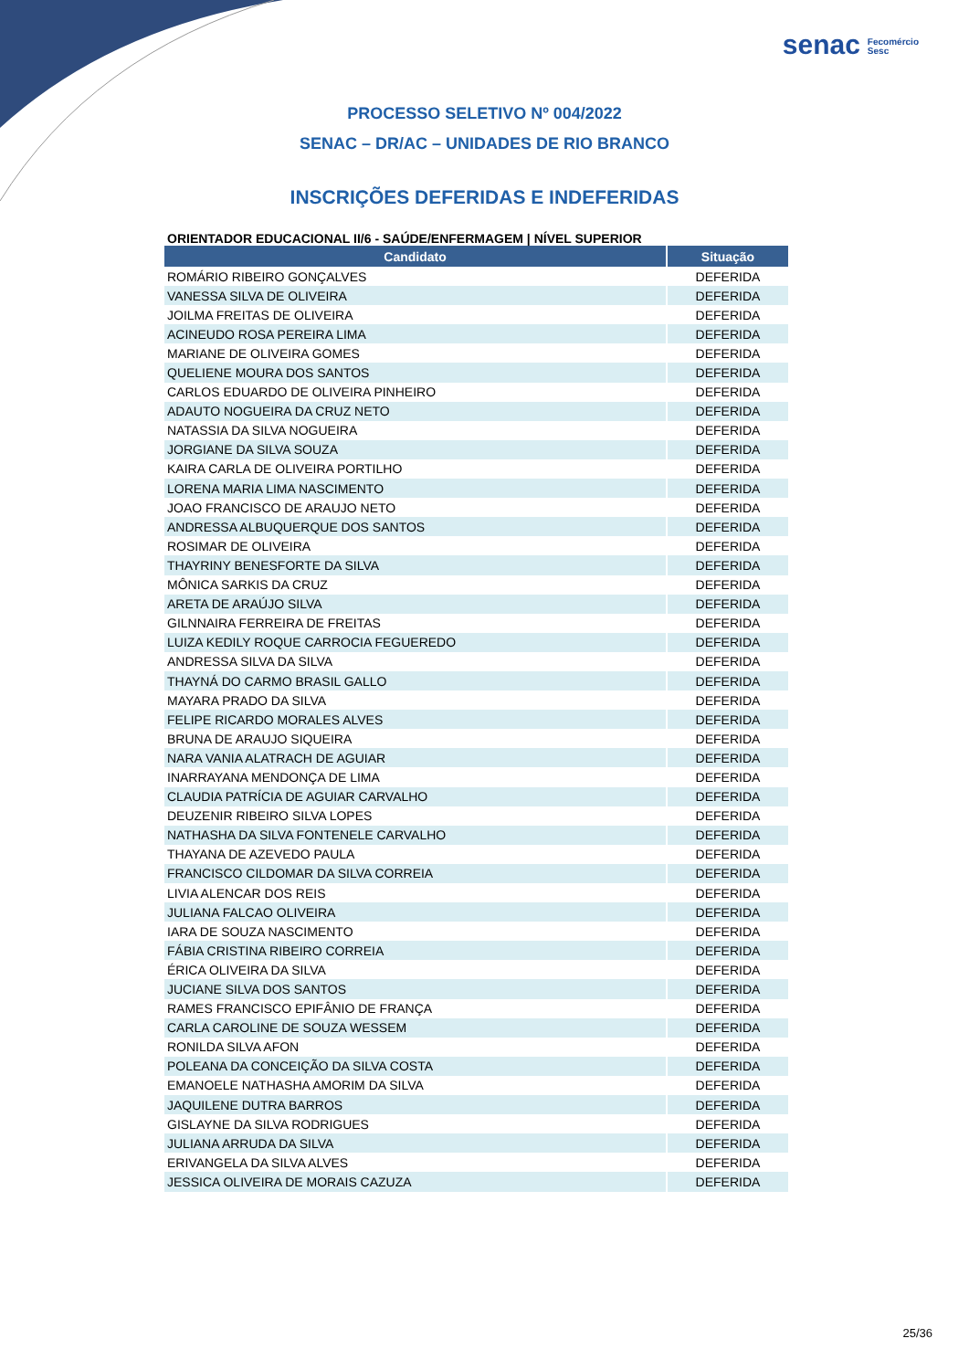senac Fecomércio
Sesc
PROCESSO SELETIVO Nº 004/2022
SENAC – DR/AC – UNIDADES DE RIO BRANCO
INSCRIÇÕES DEFERIDAS E INDEFERIDAS
ORIENTADOR EDUCACIONAL II/6 - SAÚDE/ENFERMAGEM | NÍVEL SUPERIOR
| Candidato | Situação |
| --- | --- |
| ROMÁRIO RIBEIRO GONÇALVES | DEFERIDA |
| VANESSA SILVA DE OLIVEIRA | DEFERIDA |
| JOILMA FREITAS DE OLIVEIRA | DEFERIDA |
| ACINEUDO ROSA PEREIRA LIMA | DEFERIDA |
| MARIANE DE OLIVEIRA GOMES | DEFERIDA |
| QUELIENE MOURA DOS SANTOS | DEFERIDA |
| CARLOS EDUARDO DE OLIVEIRA PINHEIRO | DEFERIDA |
| ADAUTO NOGUEIRA DA CRUZ NETO | DEFERIDA |
| NATASSIA DA SILVA NOGUEIRA | DEFERIDA |
| JORGIANE DA SILVA SOUZA | DEFERIDA |
| KAIRA CARLA DE OLIVEIRA PORTILHO | DEFERIDA |
| LORENA MARIA LIMA NASCIMENTO | DEFERIDA |
| JOAO FRANCISCO DE ARAUJO NETO | DEFERIDA |
| ANDRESSA ALBUQUERQUE DOS SANTOS | DEFERIDA |
| ROSIMAR DE OLIVEIRA | DEFERIDA |
| THAYRINY BENESFORTE DA SILVA | DEFERIDA |
| MÔNICA SARKIS DA CRUZ | DEFERIDA |
| ARETA DE ARAÚJO SILVA | DEFERIDA |
| GILNNAIRA FERREIRA DE FREITAS | DEFERIDA |
| LUIZA KEDILY ROQUE CARROCIA FEGUEREDO | DEFERIDA |
| ANDRESSA SILVA DA SILVA | DEFERIDA |
| THAYNÁ DO CARMO BRASIL GALLO | DEFERIDA |
| MAYARA PRADO DA SILVA | DEFERIDA |
| FELIPE RICARDO MORALES ALVES | DEFERIDA |
| BRUNA DE ARAUJO SIQUEIRA | DEFERIDA |
| NARA VANIA ALATRACH DE AGUIAR | DEFERIDA |
| INARRAYANA MENDONÇA DE LIMA | DEFERIDA |
| CLAUDIA PATRÍCIA DE AGUIAR CARVALHO | DEFERIDA |
| DEUZENIR RIBEIRO SILVA LOPES | DEFERIDA |
| NATHASHA DA SILVA FONTENELE CARVALHO | DEFERIDA |
| THAYANA DE AZEVEDO PAULA | DEFERIDA |
| FRANCISCO CILDOMAR DA SILVA CORREIA | DEFERIDA |
| LIVIA ALENCAR DOS REIS | DEFERIDA |
| JULIANA FALCAO OLIVEIRA | DEFERIDA |
| IARA DE SOUZA NASCIMENTO | DEFERIDA |
| FÁBIA CRISTINA RIBEIRO CORREIA | DEFERIDA |
| ÉRICA OLIVEIRA DA SILVA | DEFERIDA |
| JUCIANE SILVA DOS SANTOS | DEFERIDA |
| RAMES FRANCISCO EPIFÂNIO DE FRANÇA | DEFERIDA |
| CARLA CAROLINE DE SOUZA WESSEM | DEFERIDA |
| RONILDA SILVA AFON | DEFERIDA |
| POLEANA DA CONCEIÇÃO DA SILVA COSTA | DEFERIDA |
| EMANOELE NATHASHA AMORIM DA SILVA | DEFERIDA |
| JAQUILENE DUTRA BARROS | DEFERIDA |
| GISLAYNE DA SILVA RODRIGUES | DEFERIDA |
| JULIANA ARRUDA DA SILVA | DEFERIDA |
| ERIVANGELA DA SILVA ALVES | DEFERIDA |
| JESSICA OLIVEIRA DE MORAIS CAZUZA | DEFERIDA |
25/36